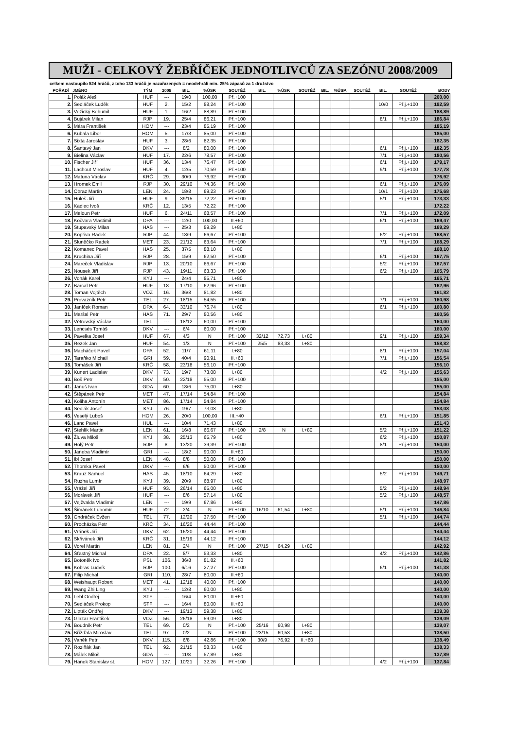MUŽI - CELKOVÝ ŽEBŘÍČEK JEDNOTLIVCŮ ZA SEZÓNU 2008/2009
celkem nastoupilo 524 hráčů, z toho 133 hráčů je nazařazených = neodehráli min. 25% zápasů za 1 družstvo
| POŘADÍ | JMÉNO | TÝM | 2008 | BIL. | %ÚSP. | SOUTĚŽ | BIL. | %ÚSP. | SOUTĚŽ | BIL. | %ÚSP. | SOUTĚŽ | BIL. | SOUTĚŽ | BODY |
| --- | --- | --- | --- | --- | --- | --- | --- | --- | --- | --- | --- | --- | --- | --- | --- |
| 1. | Polák Aleš | HUF | --- | 19/0 | 100,00 | Př.+100 | | | | | | | | | 200,00 |
| 2. | Sedláček Luděk | HUF | 2. | 15/2 | 88,24 | Př.+100 | | | | | | | 10/0 | Př.j.+100 | 192,59 |
| 3. | Vožický Bohumil | HUF | 1. | 16/2 | 88,89 | Př.+100 | | | | | | | | | 188,89 |
| 4. | Bujárek Milan | RJP | 19. | 25/4 | 86,21 | Př.+100 | | | | | | | 8/1 | Př.j.+100 | 186,84 |
| 5. | Mára František | HOM | --- | 23/4 | 85,19 | Př.+100 | | | | | | | | | 185,19 |
| 6. | Kubala Libor | HOM | 5. | 17/3 | 85,00 | Př.+100 | | | | | | | | | 185,00 |
| 7. | Sixta Jaroslav | HUF | 3. | 28/6 | 82,35 | Př.+100 | | | | | | | | | 182,35 |
| 8. | Šantavý Jan | DKV | --- | 8/2 | 80,00 | Př.+100 | | | | | | | 6/1 | Př.j.+100 | 182,35 |
| 9. | Bielina Václav | HUF | 17. | 22/6 | 78,57 | Př.+100 | | | | | | | 7/1 | Př.j.+100 | 180,56 |
| 10. | Fischer Jiří | HUF | 36. | 13/4 | 76,47 | Př.+100 | | | | | | | 6/1 | Př.j.+100 | 179,17 |
| 11. | Lachout Miroslav | HUF | 4. | 12/5 | 70,59 | Př.+100 | | | | | | | 9/1 | Př.j.+100 | 177,78 |
| 12. | Matuna Václav | KRČ | 29. | 30/9 | 76,92 | Př.+100 | | | | | | | | | 176,92 |
| 13. | Hromek Emil | RJP | 30. | 29/10 | 74,36 | Př.+100 | | | | | | | 6/1 | Př.j.+100 | 176,09 |
| 14. | Obraz Martin | LEN | 24. | 18/8 | 69,23 | Př.+100 | | | | | | | 10/1 | Př.j.+100 | 175,68 |
| 15. | Huleš Jiří | HUF | 9. | 39/15 | 72,22 | Př.+100 | | | | | | | 5/1 | Př.j.+100 | 173,33 |
| 16. | Kadlec Ivoš | KRČ | 12. | 13/5 | 72,22 | Př.+100 | | | | | | | | | 172,22 |
| 17. | Meloun Petr | HUF | 6. | 24/11 | 68,57 | Př.+100 | | | | | | | 7/1 | Př.j.+100 | 172,09 |
| 18. | Kočvara Vlastimil | DPA | --- | 12/0 | 100,00 | II.+60 | | | | | | | 6/1 | Př.j.+100 | 169,47 |
| 19. | Stupavský Milan | HAS | --- | 25/3 | 89,29 | I.+80 | | | | | | | | | 169,29 |
| 20. | Kopřiva Radek | RJP | 44. | 18/9 | 66,67 | Př.+100 | | | | | | | 6/2 | Př.j.+100 | 168,57 |
| 21. | Sluněčko Radek | MET | 23. | 21/12 | 63,64 | Př.+100 | | | | | | | 7/1 | Př.j.+100 | 168,29 |
| 22. | Komanec Pavel | HAS | 25. | 37/5 | 88,10 | I.+80 | | | | | | | | | 168,10 |
| 23. | Kruchina Jiří | RJP | 28. | 15/9 | 62,50 | Př.+100 | | | | | | | 6/1 | Př.j.+100 | 167,75 |
| 24. | Mareček Vladislav | RJP | 13. | 20/10 | 66,67 | Př.+100 | | | | | | | 5/2 | Př.j.+100 | 167,57 |
| 25. | Nousek Jiří | RJP | 43. | 19/11 | 63,33 | Př.+100 | | | | | | | 6/2 | Př.j.+100 | 165,79 |
| 26. | Vohák Karel | KYJ | --- | 24/4 | 85,71 | I.+80 | | | | | | | | | 165,71 |
| 27. | Barcal Petr | HUF | 18. | 17/10 | 62,96 | Př.+100 | | | | | | | | | 162,96 |
| 28. | Toman Vojtěch | VOZ | 16. | 36/8 | 81,82 | I.+80 | | | | | | | | | 161,82 |
| 29. | Provazník Petr | TEL | 27. | 18/15 | 54,55 | Př.+100 | | | | | | | 7/1 | Př.j.+100 | 160,98 |
| 30. | Janíček Roman | DPA | 64. | 33/10 | 76,74 | I.+80 | | | | | | | 6/1 | Př.j.+100 | 160,80 |
| 31. | Maršal Petr | HAS | 71. | 29/7 | 80,56 | I.+80 | | | | | | | | | 160,56 |
| 32. | Větrovský Václav | TEL | --- | 18/12 | 60,00 | Př.+100 | | | | | | | | | 160,00 |
| 33. | Lencsés Tomáš | DKV | --- | 6/4 | 60,00 | Př.+100 | | | | | | | | | 160,00 |
| 34. | Pavelka Josef | HUF | 67. | 4/3 | N | Př.+100 | 32/12 | 72,73 | I.+80 | | | | 9/1 | Př.j.+100 | 159,34 |
| 35. | Rezek Jan | HUF | 54. | 1/3 | N | Př.+100 | 25/5 | 83,33 | I.+80 | | | | | | 158,82 |
| 36. | Macháček Pavel | DPA | 52. | 11/7 | 61,11 | I.+80 | | | | | | | 8/1 | Př.j.+100 | 157,04 |
| 37. | Taraňko Michail | GRI | 59. | 40/4 | 90,91 | II.+60 | | | | | | | 7/1 | Př.j.+100 | 156,54 |
| 38. | Tomášek Jiří | KRČ | 58. | 23/18 | 56,10 | Př.+100 | | | | | | | | | 156,10 |
| 39. | Kunert Ladislav | DKV | 73. | 19/7 | 73,08 | I.+80 | | | | | | | 4/2 | Př.j.+100 | 155,63 |
| 40. | Boš Petr | DKV | 50. | 22/18 | 55,00 | Př.+100 | | | | | | | | | 155,00 |
| 41. | Januš Ivan | GDA | 60. | 18/6 | 75,00 | I.+80 | | | | | | | | | 155,00 |
| 42. | Štěpánek Petr | MET | 47. | 17/14 | 54,84 | Př.+100 | | | | | | | | | 154,84 |
| 43. | Koliha Antonín | MET | 86. | 17/14 | 54,84 | Př.+100 | | | | | | | | | 154,84 |
| 44. | Sedlák Josef | KYJ | 76. | 19/7 | 73,08 | I.+80 | | | | | | | | | 153,08 |
| 45. | Veselý Luboš | HOM | 26. | 20/0 | 100,00 | III.+40 | | | | | | | 6/1 | Př.j.+100 | 151,85 |
| 46. | Lanc Pavel | HUL | --- | 10/4 | 71,43 | I.+80 | | | | | | | | | 151,43 |
| 47. | Stehlík Martin | LEN | 61. | 16/8 | 66,67 | Př.+100 | 2/8 | N | I.+80 | | | | 5/2 | Př.j.+100 | 151,22 |
| 48. | Žluva Miloš | KYJ | 38. | 25/13 | 65,79 | I.+80 | | | | | | | 6/2 | Př.j.+100 | 150,87 |
| 49. | Holý Petr | RJP | 8. | 13/20 | 39,39 | Př.+100 | | | | | | | 8/1 | Př.j.+100 | 150,00 |
| 50. | Janeba Vladimír | GRI | --- | 18/2 | 90,00 | II.+60 | | | | | | | | | 150,00 |
| 51. | Ibl Josef | LEN | 48. | 8/8 | 50,00 | Př.+100 | | | | | | | | | 150,00 |
| 52. | Thomka Pavel | DKV | --- | 6/6 | 50,00 | Př.+100 | | | | | | | | | 150,00 |
| 53. | Krauz Samuel | HAS | 45. | 18/10 | 64,29 | I.+80 | | | | | | | 5/2 | Př.j.+100 | 149,71 |
| 54. | Ruzha Lumír | KYJ | 39. | 20/9 | 68,97 | I.+80 | | | | | | | | | 148,97 |
| 55. | Vrážel Jiří | HUF | 93. | 26/14 | 65,00 | I.+80 | | | | | | | 5/2 | Př.j.+100 | 148,94 |
| 56. | Morávek Jiří | HUF | --- | 8/6 | 57,14 | I.+80 | | | | | | | 5/2 | Př.j.+100 | 148,57 |
| 57. | Vejžvalda Vladimír | LEN | --- | 19/9 | 67,86 | I.+80 | | | | | | | | | 147,86 |
| 58. | Šimánek Lubomír | HUF | 72. | 2/4 | N | Př.+100 | 16/10 | 61,54 | I.+80 | | | | 5/1 | Př.j.+100 | 146,84 |
| 59. | Ondráček Evžen | TEL | 77. | 12/20 | 37,50 | Př.+100 | | | | | | | 5/1 | Př.j.+100 | 144,74 |
| 60. | Procházka Petr | KRČ | 34. | 16/20 | 44,44 | Př.+100 | | | | | | | | | 144,44 |
| 61. | Vránek Jiří | DKV | 62. | 16/20 | 44,44 | Př.+100 | | | | | | | | | 144,44 |
| 62. | Skřivánek Jiří | KRČ | 31. | 15/19 | 44,12 | Př.+100 | | | | | | | | | 144,12 |
| 63. | Vorel Martin | LEN | 81. | 2/4 | N | Př.+100 | 27/15 | 64,29 | I.+80 | | | | | | 142,92 |
| 64. | Šťastný Michal | DPA | 22. | 8/7 | 53,33 | I.+80 | | | | | | | 4/2 | Př.j.+100 | 142,86 |
| 65. | Botoněk Ivo | PSL | 106. | 36/8 | 81,82 | II.+60 | | | | | | | | | 141,82 |
| 66. | Kobras Ludvík | RJP | 100. | 6/16 | 27,27 | Př.+100 | | | | | | | 6/1 | Př.j.+100 | 141,38 |
| 67. | Filip Michal | GRI | 110. | 28/7 | 80,00 | II.+60 | | | | | | | | | 140,00 |
| 68. | Weishaupt Robert | MET | 41. | 12/18 | 40,00 | Př.+100 | | | | | | | | | 140,00 |
| 69. | Wang Zhi Ling | KYJ | --- | 12/8 | 60,00 | I.+80 | | | | | | | | | 140,00 |
| 70. | Lebl Ondřej | STF | --- | 16/4 | 80,00 | II.+60 | | | | | | | | | 140,00 |
| 70. | Sedláček Prokop | STF | --- | 16/4 | 80,00 | II.+60 | | | | | | | | | 140,00 |
| 72. | Lipták Ondřej | DKV | --- | 19/13 | 59,38 | I.+80 | | | | | | | | | 139,38 |
| 73. | Glazar František | VOZ | 56. | 26/18 | 59,09 | I.+80 | | | | | | | | | 139,09 |
| 74. | Boudník Petr | TEL | 69. | 0/2 | N | Př.+100 | 25/16 | 60,98 | I.+80 | | | | | | 139,07 |
| 75. | Břížďala Miroslav | TEL | 97. | 0/2 | N | Př.+100 | 23/15 | 60,53 | I.+80 | | | | | | 138,50 |
| 76. | Vaněk Petr | DKV | 115. | 6/8 | 42,86 | Př.+100 | 30/9 | 76,92 | II.+60 | | | | | | 138,49 |
| 77. | Roziňák Jan | TEL | 92. | 21/15 | 58,33 | I.+80 | | | | | | | | | 138,33 |
| 78. | Málek Miloš | GDA | --- | 11/8 | 57,89 | I.+80 | | | | | | | | | 137,89 |
| 79. | Hanek Stanislav st. | HOM | 127. | 10/21 | 32,26 | Př.+100 | | | | | | | 4/2 | Př.j.+100 | 137,84 |